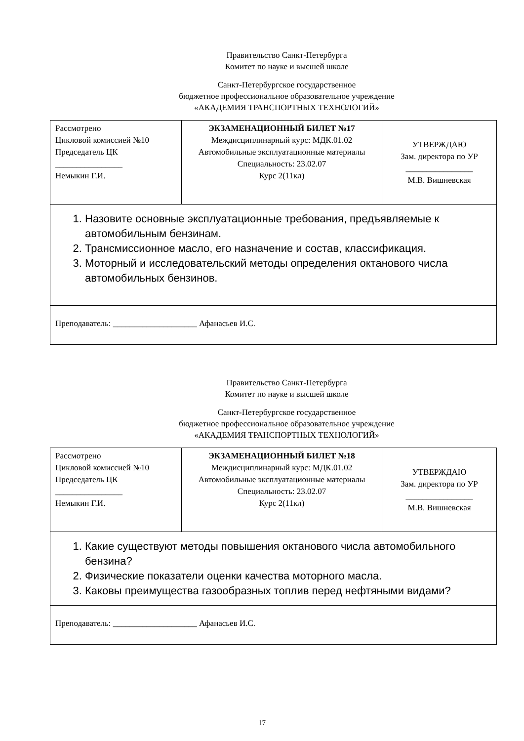Правительство Санкт-Петербурга
Комитет по науке и высшей школе
Санкт-Петербургское государственное
бюджетное профессиональное образовательное учреждение
«АКАДЕМИЯ ТРАНСПОРТНЫХ ТЕХНОЛОГИЙ»
| Рассмотрено Цикловой комиссией №10 Председатель ЦК ________________ Немыкин Г.И. | ЭКЗАМЕНАЦИОННЫЙ БИЛЕТ №17 Междисциплинарный курс: МДК.01.02 Автомобильные эксплуатационные материалы Специальность: 23.02.07 Курс 2(11кл) | УТВЕРЖДАЮ Зам. директора по УР ________________ М.В. Вишневская |
| 1. Назовите основные эксплуатационные требования, предъявляемые к автомобильным бензинам. 2. Трансмиссионное масло, его назначение и состав, классификация. 3. Моторный и исследовательский методы определения октанового числа автомобильных бензинов. | | |
| Преподаватель: ____________________ Афанасьев И.С. | | |
Правительство Санкт-Петербурга
Комитет по науке и высшей школе
Санкт-Петербургское государственное
бюджетное профессиональное образовательное учреждение
«АКАДЕМИЯ ТРАНСПОРТНЫХ ТЕХНОЛОГИЙ»
| Рассмотрено Цикловой комиссией №10 Председатель ЦК ________________ Немыкин Г.И. | ЭКЗАМЕНАЦИОННЫЙ БИЛЕТ №18 Междисциплинарный курс: МДК.01.02 Автомобильные эксплуатационные материалы Специальность: 23.02.07 Курс 2(11кл) | УТВЕРЖДАЮ Зам. директора по УР ________________ М.В. Вишневская |
| 1. Какие существуют методы повышения октанового числа автомобильного бензина? 2. Физические показатели оценки качества моторного масла. 3. Каковы преимущества газообразных топлив перед нефтяными видами? | | |
| Преподаватель: ____________________ Афанасьев И.С. | | |
17